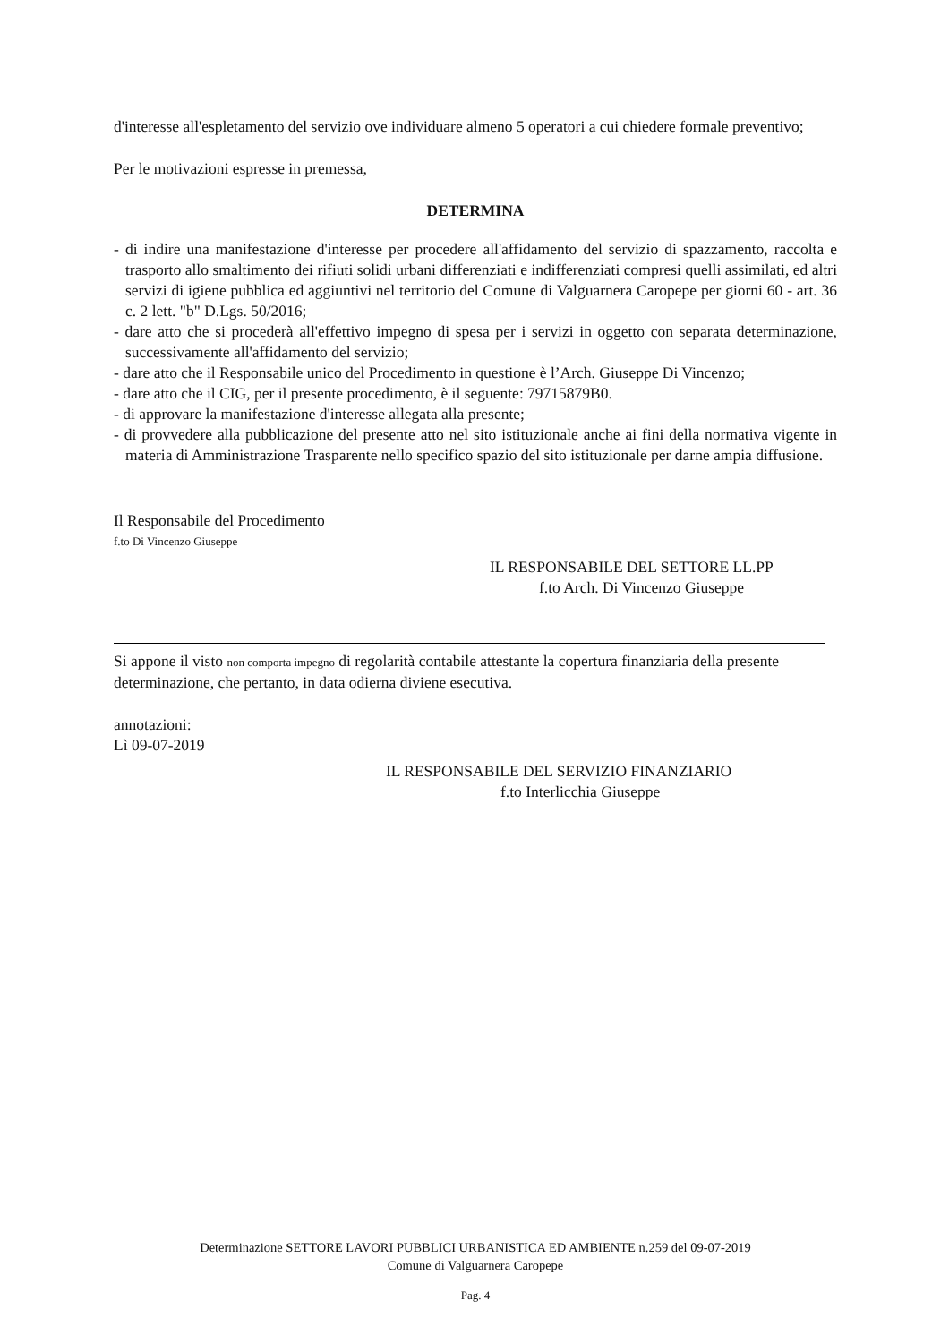d'interesse all'espletamento del servizio ove individuare almeno 5 operatori a cui chiedere formale preventivo;
Per le motivazioni espresse in premessa,
DETERMINA
- di indire una manifestazione d'interesse per procedere all'affidamento del servizio di spazzamento, raccolta e trasporto allo smaltimento dei rifiuti solidi urbani differenziati e indifferenziati compresi quelli assimilati, ed altri servizi di igiene pubblica ed aggiuntivi nel territorio del Comune di Valguarnera Caropepe per giorni 60 - art. 36 c. 2 lett. "b" D.Lgs. 50/2016;
- dare atto che si procederà all'effettivo impegno di spesa per i servizi in oggetto con separata determinazione, successivamente all'affidamento del servizio;
- dare atto che il Responsabile unico del Procedimento in questione è l’Arch. Giuseppe Di Vincenzo;
- dare atto che il CIG, per il presente procedimento, è il seguente: 79715879B0.
- di approvare la manifestazione d'interesse allegata alla presente;
- di provvedere alla pubblicazione del presente atto nel sito istituzionale anche ai fini della normativa vigente in materia di Amministrazione Trasparente nello specifico spazio del sito istituzionale per darne ampia diffusione.
Il Responsabile del Procedimento
f.to Di Vincenzo Giuseppe
IL RESPONSABILE DEL SETTORE LL.PP
f.to Arch. Di Vincenzo Giuseppe
Si appone il visto non comporta impegno di regolarità contabile attestante la copertura finanziaria della presente determinazione, che pertanto, in data odierna diviene esecutiva.
annotazioni:
Lì 09-07-2019
IL RESPONSABILE DEL SERVIZIO FINANZIARIO
f.to Interlicchia Giuseppe
Determinazione SETTORE LAVORI PUBBLICI URBANISTICA ED AMBIENTE n.259 del 09-07-2019
Comune di Valguarnera Caropepe
Pag. 4